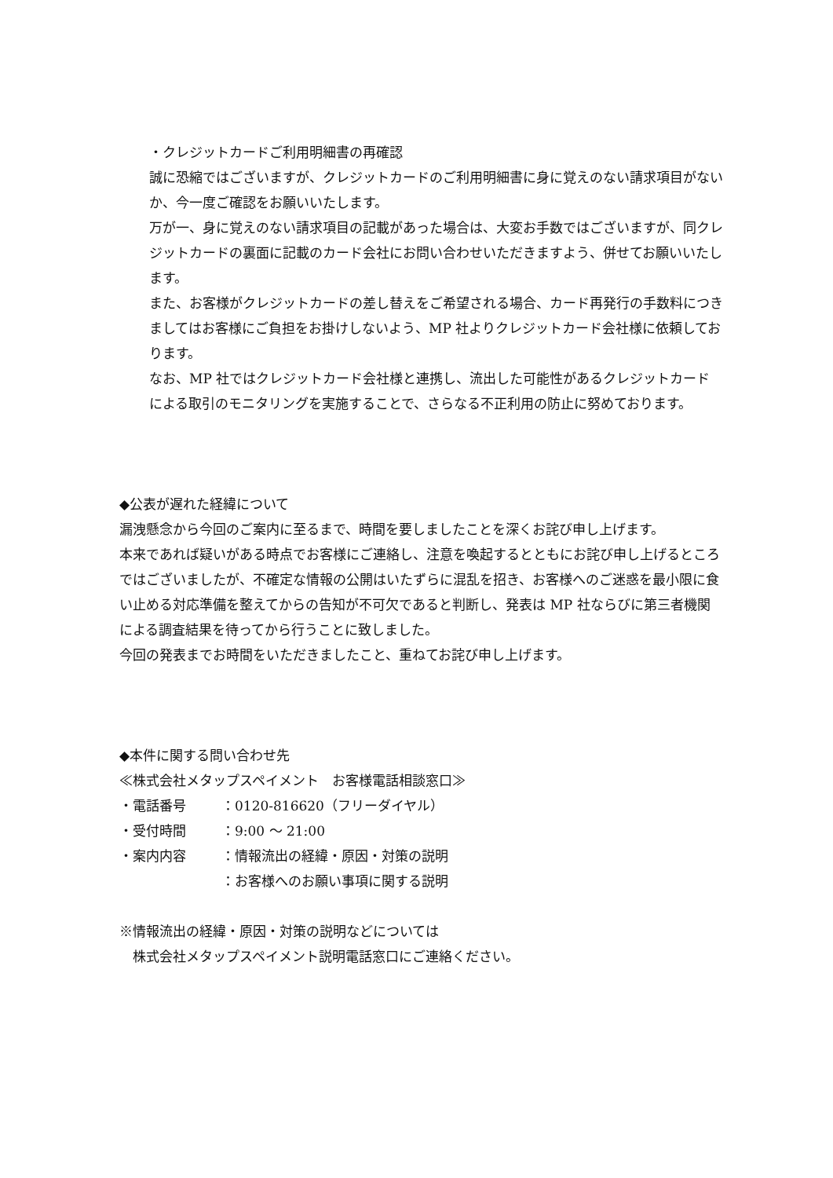・クレジットカードご利用明細書の再確認
誠に恐縮ではございますが、クレジットカードのご利用明細書に身に覚えのない請求項目がないか、今一度ご確認をお願いいたします。
万が一、身に覚えのない請求項目の記載があった場合は、大変お手数ではございますが、同クレジットカードの裏面に記載のカード会社にお問い合わせいただきますよう、併せてお願いいたします。
また、お客様がクレジットカードの差し替えをご希望される場合、カード再発行の手数料につきましてはお客様にご負担をお掛けしないよう、MP 社よりクレジットカード会社様に依頼しております。
なお、MP 社ではクレジットカード会社様と連携し、流出した可能性があるクレジットカードによる取引のモニタリングを実施することで、さらなる不正利用の防止に努めております。
◆公表が遅れた経緯について
漏洩懸念から今回のご案内に至るまで、時間を要しましたことを深くお詫び申し上げます。
本来であれば疑いがある時点でお客様にご連絡し、注意を喚起するとともにお詫び申し上げるところではございましたが、不確定な情報の公開はいたずらに混乱を招き、お客様へのご迷惑を最小限に食い止める対応準備を整えてからの告知が不可欠であると判断し、発表は MP 社ならびに第三者機関による調査結果を待ってから行うことに致しました。
今回の発表までお時間をいただきましたこと、重ねてお詫び申し上げます。
◆本件に関する問い合わせ先
≪株式会社メタップスペイメント　お客様電話相談窓口≫
・電話番号 ：0120-816620（フリーダイヤル）
・受付時間 ：9:00 ～ 21:00
・案内内容 ：情報流出の経緯・原因・対策の説明
：お客様へのお願い事項に関する説明
※情報流出の経緯・原因・対策の説明などについては
　株式会社メタップスペイメント説明電話窓口にご連絡ください。